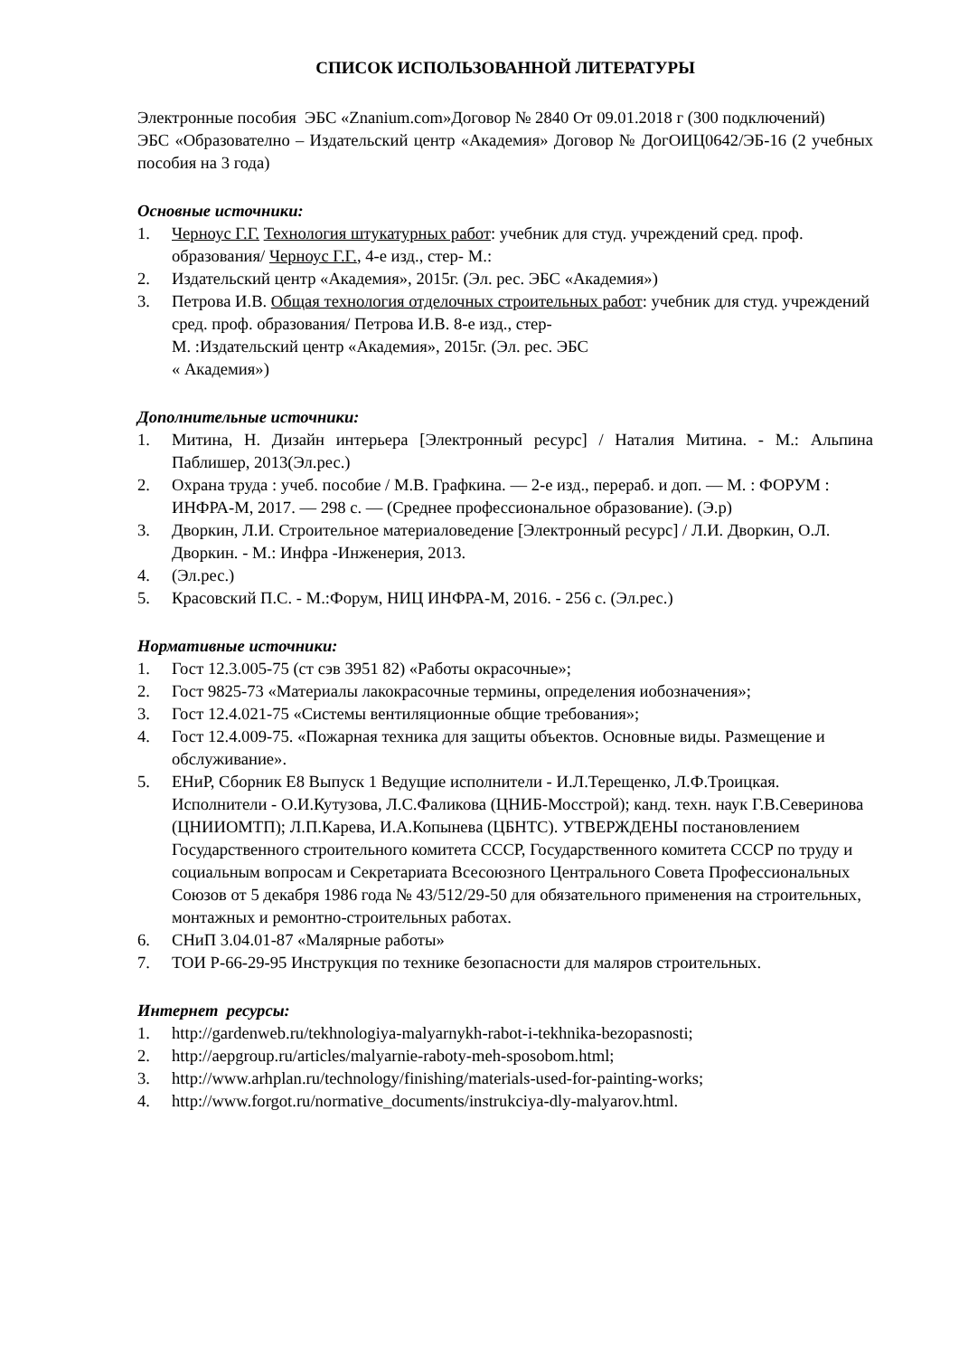СПИСОК ИСПОЛЬЗОВАННОЙ ЛИТЕРАТУРЫ
Электронные пособия ЭБС «Znanium.com»Договор № 2840 От 09.01.2018 г (300 подключений)
ЭБС «Образователно – Издательский центр «Академия» Договор № ДогОИЦ0642/ЭБ-16 (2 учебных пособия на 3 года)
Основные источники:
1. Черноус Г.Г. Технология штукатурных работ: учебник для студ. учреждений сред. проф. образования/ Черноус Г.Г., 4-е изд., стер- М.:
2. Издательский центр «Академия», 2015г. (Эл. рес. ЭБС «Академия»)
3. Петрова И.В. Общая технология отделочных строительных работ: учебник для студ. учреждений сред. проф. образования/ Петрова И.В. 8-е изд., стер-
М. :Издательский центр «Академия», 2015г. (Эл. рес. ЭБС
« Академия»)
Дополнительные источники:
1. Митина, Н. Дизайн интерьера [Электронный ресурс] / Наталия Митина. - М.: Альпина Паблишер, 2013(Эл.рес.)
2. Охрана труда : учеб. пособие / М.В. Графкина. — 2-е изд., перераб. и доп. — М. : ФОРУМ : ИНФРА-М, 2017. — 298 с. — (Среднее профессиональное образование). (Э.р)
3. Дворкин, Л.И. Строительное материаловедение [Электронный ресурс] / Л.И. Дворкин, О.Л. Дворкин. - М.: Инфра -Инженерия, 2013.
4. (Эл.рес.)
5. Красовский П.С. - М.:Форум, НИЦ ИНФРА-М, 2016. - 256 с. (Эл.рес.)
Нормативные источники:
1. Гост 12.3.005-75 (ст сэв 3951 82) «Работы окрасочные»;
2. Гост 9825-73 «Материалы лакокрасочные термины, определения иобозначения»;
3. Гост 12.4.021-75 «Системы вентиляционные общие требования»;
4. Гост 12.4.009-75. «Пожарная техника для защиты объектов. Основные виды. Размещение и обслуживание».
5. ЕНиР, Сборник Е8 Выпуск 1 Ведущие исполнители - И.Л.Терещенко, Л.Ф.Троицкая. Исполнители - О.И.Кутузова, Л.С.Фаликова (ЦНИБ-Мосстрой); канд. техн. наук Г.В.Северинова (ЦНИИОМТП); Л.П.Карева, И.А.Копынева (ЦБНТС). УТВЕРЖДЕНЫ постановлением Государственного строительного комитета СССР, Государственного комитета СССР по труду и социальным вопросам и Секретариата Всесоюзного Центрального Совета Профессиональных Союзов от 5 декабря 1986 года № 43/512/29-50 для обязательного применения на строительных, монтажных и ремонтно-строительных работах.
6. СНиП 3.04.01-87 «Малярные работы»
7. ТОИ Р-66-29-95 Инструкция по технике безопасности для маляров строительных.
Интернет ресурсы:
1. http://gardenweb.ru/tekhnologiya-malyarnykh-rabot-i-tekhnika-bezopasnosti;
2. http://aepgroup.ru/articles/malyarnie-raboty-meh-sposobom.html;
3. http://www.arhplan.ru/technology/finishing/materials-used-for-painting-works;
4. http://www.forgot.ru/normative_documents/instrukciya-dly-malyarov.html.